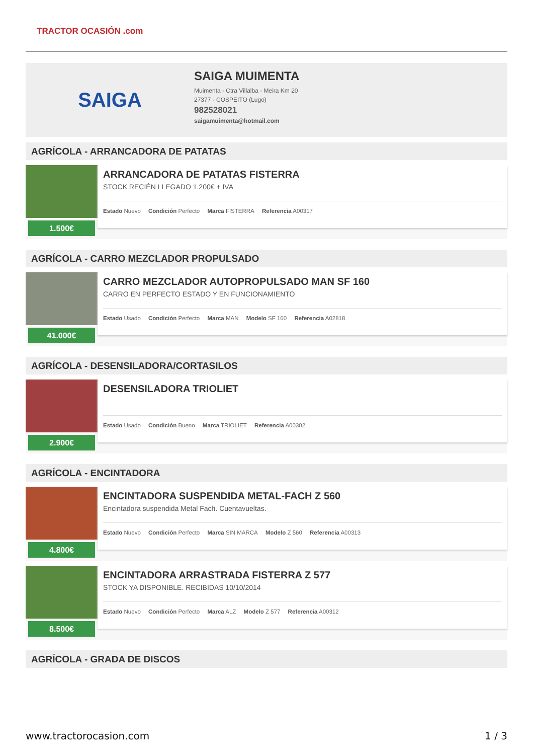TRACTOR OCASIÓN .com
SAIGA
SAIGA MUIMENTA
Muimenta - Ctra Villalba - Meira Km 20
27377 - COSPEITO (Lugo)
982528021
saigamuimenta@hotmail.com
AGRÍCOLA - ARRANCADORA DE PATATAS
1.500€
ARRANCADORA DE PATATAS FISTERRA
STOCK RECIÉN LLEGADO 1.200€ + IVA
Estado Nuevo Condición Perfecto Marca FISTERRA Referencia A00317
AGRÍCOLA - CARRO MEZCLADOR PROPULSADO
41.000€
CARRO MEZCLADOR AUTOPROPULSADO MAN SF 160
CARRO EN PERFECTO ESTADO Y EN FUNCIONAMIENTO
Estado Usado Condición Perfecto Marca MAN Modelo SF 160 Referencia A02818
AGRÍCOLA - DESENSILADORA/CORTASILOS
2.900€
DESENSILADORA TRIOLIET
Estado Usado Condición Bueno Marca TRIOLIET Referencia A00302
AGRÍCOLA - ENCINTADORA
4.800€
ENCINTADORA SUSPENDIDA METAL-FACH Z 560
Encintadora suspendida Metal Fach. Cuentavueltas.
Estado Nuevo Condición Perfecto Marca SIN MARCA Modelo Z 560 Referencia A00313
8.500€
ENCINTADORA ARRASTRADA FISTERRA Z 577
STOCK YA DISPONIBLE. RECIBIDAS 10/10/2014
Estado Nuevo Condición Perfecto Marca ALZ Modelo Z 577 Referencia A00312
AGRÍCOLA - GRADA DE DISCOS
www.tractorocasion.com 1 / 3